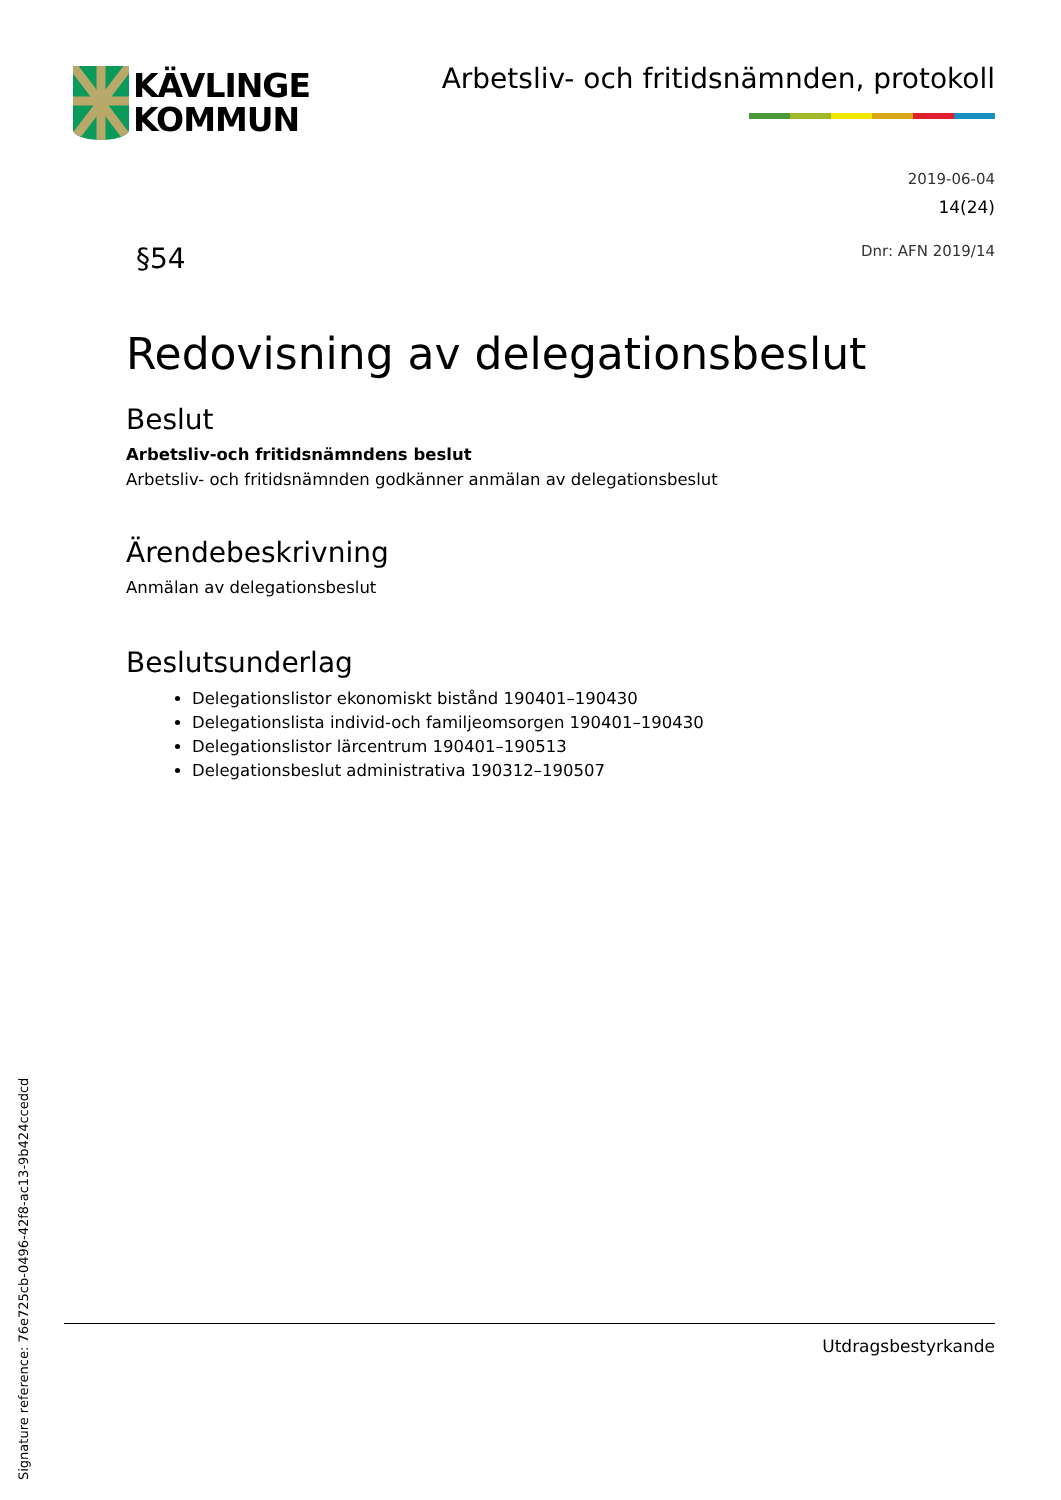KÄVLINGE
KOMMUN
Arbetsliv- och fritidsnämnden, protokoll
2019-06-04
14(24)
§54 Dnr: AFN 2019/14
Redovisning av delegationsbeslut
Beslut
Arbetsliv-och fritidsnämndens beslut
Arbetsliv- och fritidsnämnden godkänner anmälan av delegationsbeslut
Ärendebeskrivning
Anmälan av delegationsbeslut
Beslutsunderlag
Delegationslistor ekonomiskt bistånd 190401–190430
Delegationslista individ-och familjeomsorgen 190401–190430
Delegationslistor lärcentrum 190401–190513
Delegationsbeslut administrativa 190312–190507
Utdragsbestyrkande
Signature reference: 76e725cb-0496-42f8-ac13-9b424ccedcd